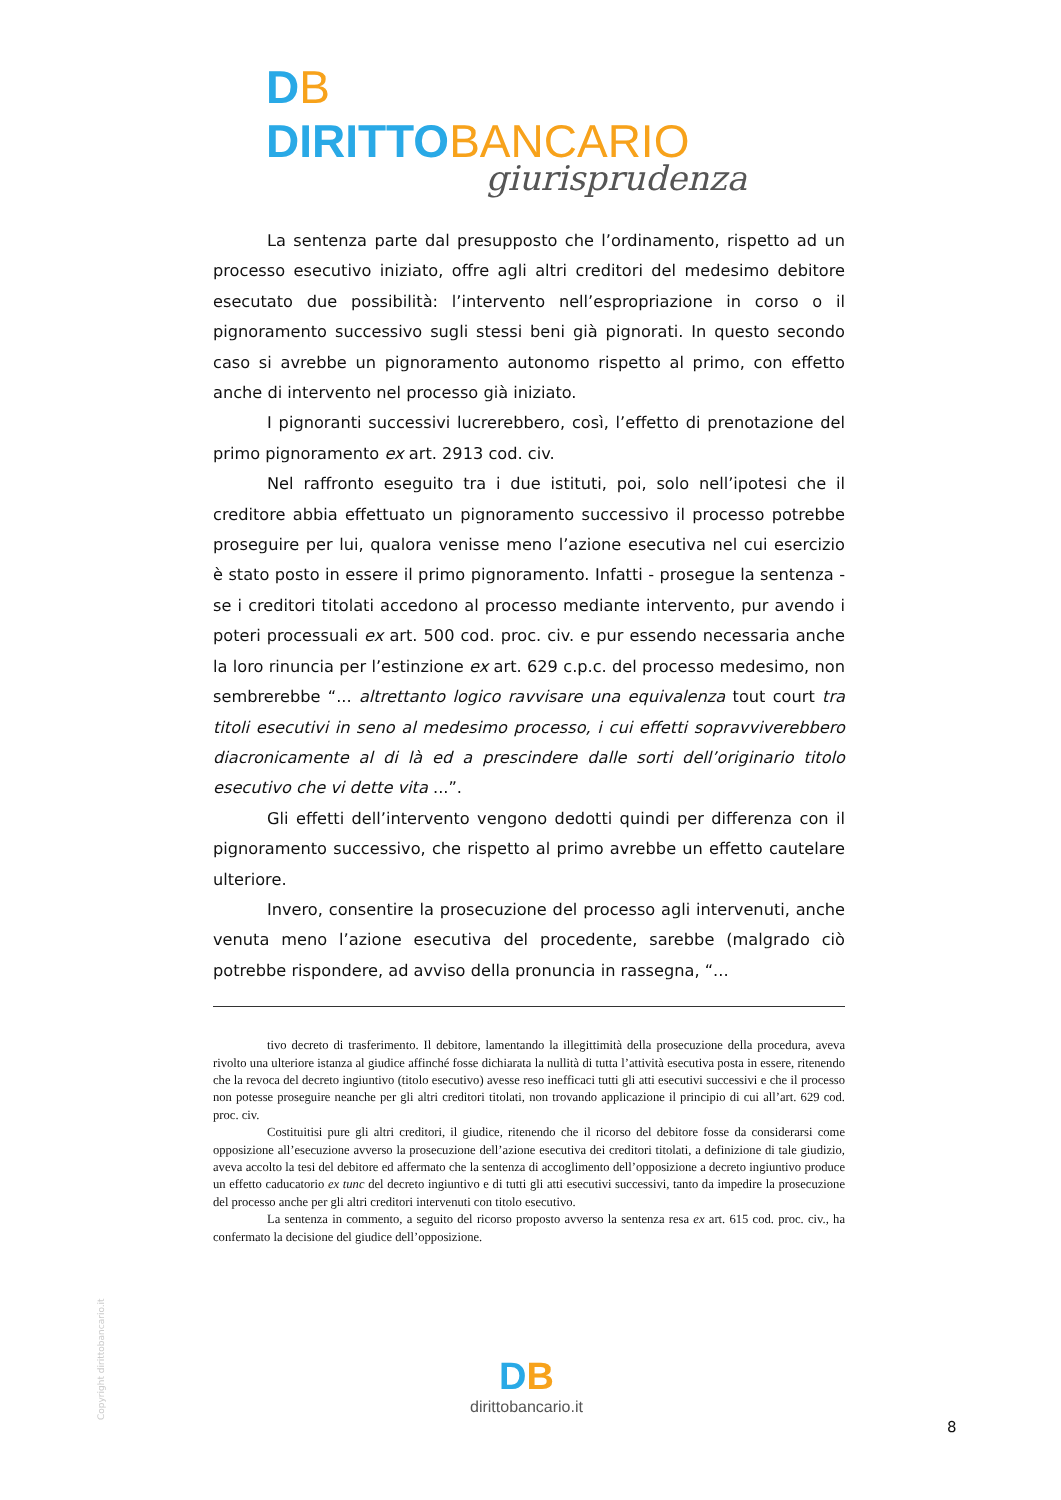DB DIRITTOBANCARIO
giurisprudenza
La sentenza parte dal presupposto che l’ordinamento, rispetto ad un processo esecutivo iniziato, offre agli altri creditori del medesimo debitore esecutato due possibilità: l’intervento nell’espropriazione in corso o il pignoramento successivo sugli stessi beni già pignorati. In questo secondo caso si avrebbe un pignoramento autonomo rispetto al primo, con effetto anche di intervento nel processo già iniziato.
I pignoranti successivi lucrerebbero, così, l’effetto di prenotazione del primo pignoramento ex art. 2913 cod. civ.
Nel raffronto eseguito tra i due istituti, poi, solo nell’ipotesi che il creditore abbia effettuato un pignoramento successivo il processo potrebbe proseguire per lui, qualora venisse meno l’azione esecutiva nel cui esercizio è stato posto in essere il primo pignoramento. Infatti - prosegue la sentenza - se i creditori titolati accedono al processo mediante intervento, pur avendo i poteri processuali ex art. 500 cod. proc. civ. e pur essendo necessaria anche la loro rinuncia per l’estinzione ex art. 629 c.p.c. del processo medesimo, non sembrerebbe “... altrettanto logico ravvisare una equivalenza tout court tra titoli esecutivi in seno al medesimo processo, i cui effetti sopravviverebbero diacronicamente al di là ed a prescindere dalle sorti dell’originario titolo esecutivo che vi dette vita ...”.
Gli effetti dell’intervento vengono dedotti quindi per differenza con il pignoramento successivo, che rispetto al primo avrebbe un effetto cautelare ulteriore.
Invero, consentire la prosecuzione del processo agli intervenuti, anche venuta meno l’azione esecutiva del procedente, sarebbe (malgrado ciò potrebbe rispondere, ad avviso della pronuncia in rassegna, “...
tivo decreto di trasferimento. Il debitore, lamentando la illegittimità della prosecuzione della procedura, aveva rivolto una ulteriore istanza al giudice affinché fosse dichiarata la nullità di tutta l’attività esecutiva posta in essere, ritenendo che la revoca del decreto ingiuntivo (titolo esecutivo) avesse reso inefficaci tutti gli atti esecutivi successivi e che il processo non potesse proseguire neanche per gli altri creditori titolati, non trovando applicazione il principio di cui all’art. 629 cod. proc. civ.
Costituitisi pure gli altri creditori, il giudice, ritenendo che il ricorso del debitore fosse da considerarsi come opposizione all’esecuzione avverso la prosecuzione dell’azione esecutiva dei creditori titolati, a definizione di tale giudizio, aveva accolto la tesi del debitore ed affermato che la sentenza di accoglimento dell’opposizione a decreto ingiuntivo produce un effetto caducatorio ex tunc del decreto ingiuntivo e di tutti gli atti esecutivi successivi, tanto da impedire la prosecuzione del processo anche per gli altri creditori intervenuti con titolo esecutivo.
La sentenza in commento, a seguito del ricorso proposto avverso la sentenza resa ex art. 615 cod. proc. civ., ha confermato la decisione del giudice dell’opposizione.
Copyright dirittobancario.it
DB
dirittobancario.it
8